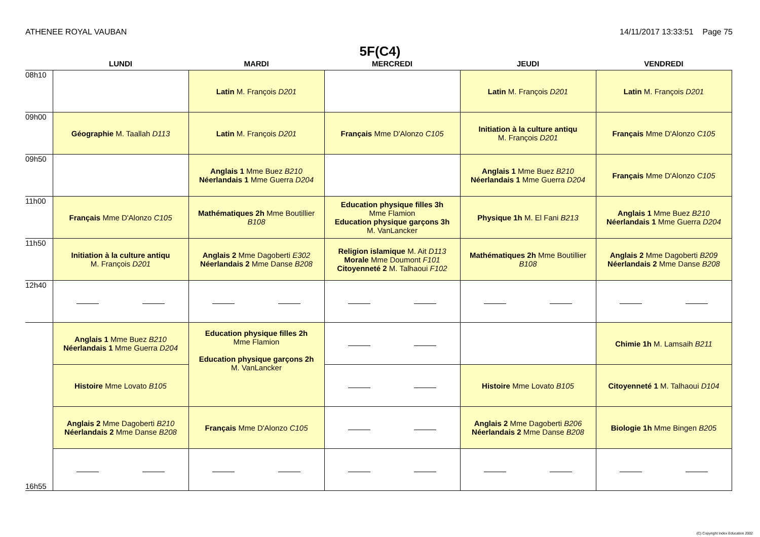ATHENEE ROYAL VAUBAN 14/11/2017 13:33:51 Page 75
5F(C4)
| | LUNDI | MARDI | MERCREDI | JEUDI | VENDREDI |
| --- | --- | --- | --- | --- | --- |
| 08h10 | | Latin M. François D201 | | Latin M. François D201 | Latin M. François D201 |
| 09h00 | Géographie M. Taallah D113 | Latin M. François D201 | Français Mme D'Alonzo C105 | Initiation à la culture antiqu M. François D201 | Français Mme D'Alonzo C105 |
| 09h50 | | Anglais 1 Mme Buez B210 Néerlandais 1 Mme Guerra D204 | | Anglais 1 Mme Buez B210 Néerlandais 1 Mme Guerra D204 | Français Mme D'Alonzo C105 |
| 11h00 | Français Mme D'Alonzo C105 | Mathématiques 2h Mme Boutillier B108 | Education physique filles 3h Mme Flamion Education physique garçons 3h M. VanLancker | Physique 1h M. El Fani B213 | Anglais 1 Mme Buez B210 Néerlandais 1 Mme Guerra D204 |
| 11h50 | Initiation à la culture antiqu M. François D201 | Anglais 2 Mme Dagoberti E302 Néerlandais 2 Mme Danse B208 | Religion islamique M. Ait D113 Morale Mme Doumont F101 Citoyenneté 2 M. Talhaoui F102 | Mathématiques 2h Mme Boutillier B108 | Anglais 2 Mme Dagoberti B209 Néerlandais 2 Mme Danse B208 |
| 12h40 | | | | | |
| | Anglais 1 Mme Buez B210 Néerlandais 1 Mme Guerra D204 | Education physique filles 2h Mme Flamion Education physique garçons 2h M. VanLancker | | | Chimie 1h M. Lamsaih B211 |
| | Histoire Mme Lovato B105 | | | Histoire Mme Lovato B105 | Citoyenneté 1 M. Talhaoui D104 |
| | Anglais 2 Mme Dagoberti B210 Néerlandais 2 Mme Danse B208 | Français Mme D'Alonzo C105 | | Anglais 2 Mme Dagoberti B206 Néerlandais 2 Mme Danse B208 | Biologie 1h Mme Bingen B205 |
| 16h55 | | | | | |
(C) Copyright Index Education 2002